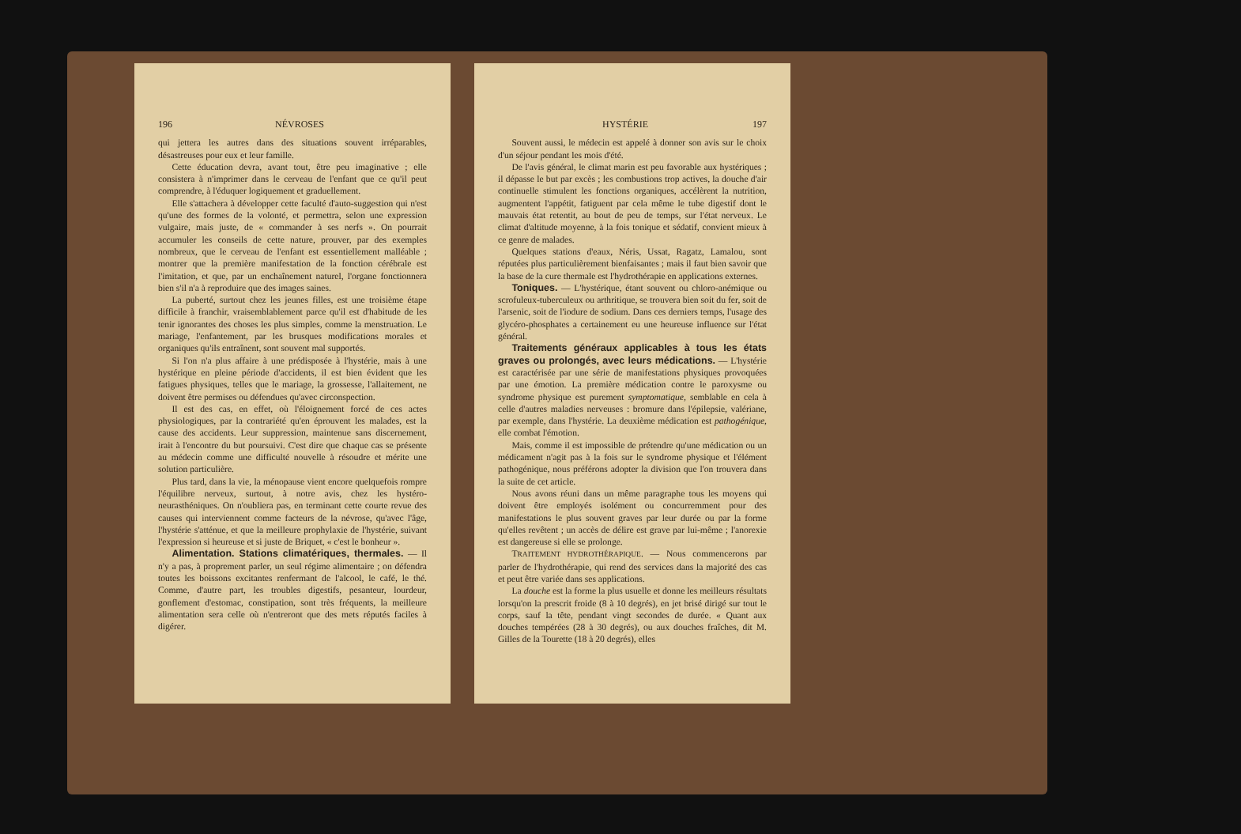196 NÉVROSES
qui jettera les autres dans des situations souvent irréparables, désastreuses pour eux et leur famille.
Cette éducation devra, avant tout, être peu imaginative ; elle consistera à n'imprimer dans le cerveau de l'enfant que ce qu'il peut comprendre, à l'éduquer logiquement et graduellement.
Elle s'attachera à développer cette faculté d'auto-suggestion qui n'est qu'une des formes de la volonté, et permettra, selon une expression vulgaire, mais juste, de « commander à ses nerfs ». On pourrait accumuler les conseils de cette nature, prouver, par des exemples nombreux, que le cerveau de l'enfant est essentiellement malléable ; montrer que la première manifestation de la fonction cérébrale est l'imitation, et que, par un enchaînement naturel, l'organe fonctionnera bien s'il n'a à reproduire que des images saines.
La puberté, surtout chez les jeunes filles, est une troisième étape difficile à franchir, vraisemblablement parce qu'il est d'habitude de les tenir ignorantes des choses les plus simples, comme la menstruation. Le mariage, l'enfantement, par les brusques modifications morales et organiques qu'ils entraînent, sont souvent mal supportés.
Si l'on n'a plus affaire à une prédisposée à l'hystérie, mais à une hystérique en pleine période d'accidents, il est bien évident que les fatigues physiques, telles que le mariage, la grossesse, l'allaitement, ne doivent être permises ou défendues qu'avec circonspection.
Il est des cas, en effet, où l'éloignement forcé de ces actes physiologiques, par la contrariété qu'en éprouvent les malades, est la cause des accidents. Leur suppression, maintenue sans discernement, irait à l'encontre du but poursuivi. C'est dire que chaque cas se présente au médecin comme une difficulté nouvelle à résoudre et mérite une solution particulière.
Plus tard, dans la vie, la ménopause vient encore quelquefois rompre l'équilibre nerveux, surtout, à notre avis, chez les hystéro-neurasthéniques. On n'oubliera pas, en terminant cette courte revue des causes qui interviennent comme facteurs de la névrose, qu'avec l'âge, l'hystérie s'atténue, et que la meilleure prophylaxie de l'hystérie, suivant l'expression si heureuse et si juste de Briquet, « c'est le bonheur ».
Alimentation. Stations climatériques, thermales. — Il n'y a pas, à proprement parler, un seul régime alimentaire ; on défendra toutes les boissons excitantes renfermant de l'alcool, le café, le thé. Comme, d'autre part, les troubles digestifs, pesanteur, lourdeur, gonflement d'estomac, constipation, sont très fréquents, la meilleure alimentation sera celle où n'entreront que des mets réputés faciles à digérer.
HYSTÉRIE 197
Souvent aussi, le médecin est appelé à donner son avis sur le choix d'un séjour pendant les mois d'été.
De l'avis général, le climat marin est peu favorable aux hystériques ; il dépasse le but par excès ; les combustions trop actives, la douche d'air continuelle stimulent les fonctions organiques, accélèrent la nutrition, augmentent l'appétit, fatiguent par cela même le tube digestif dont le mauvais état retentit, au bout de peu de temps, sur l'état nerveux. Le climat d'altitude moyenne, à la fois tonique et sédatif, convient mieux à ce genre de malades.
Quelques stations d'eaux, Néris, Ussat, Ragatz, Lamalou, sont réputées plus particulièrement bienfaisantes ; mais il faut bien savoir que la base de la cure thermale est l'hydrothérapie en applications externes.
Toniques. — L'hystérique, étant souvent ou chloro-anémique ou scrofuleux-tuberculeux ou arthritique, se trouvera bien soit du fer, soit de l'arsenic, soit de l'iodure de sodium. Dans ces derniers temps, l'usage des glycéro-phosphates a certainement eu une heureuse influence sur l'état général.
Traitements généraux applicables à tous les états graves ou prolongés, avec leurs médications. — L'hystérie est caractérisée par une série de manifestations physiques provoquées par une émotion. La première médication contre le paroxysme ou syndrome physique est purement symptomatique, semblable en cela à celle d'autres maladies nerveuses : bromure dans l'épilepsie, valériane, par exemple, dans l'hystérie. La deuxième médication est pathogénique, elle combat l'émotion.
Mais, comme il est impossible de prétendre qu'une médication ou un médicament n'agit pas à la fois sur le syndrome physique et l'élément pathogénique, nous préférons adopter la division que l'on trouvera dans la suite de cet article.
Nous avons réuni dans un même paragraphe tous les moyens qui doivent être employés isolément ou concurremment pour des manifestations le plus souvent graves par leur durée ou par la forme qu'elles revêtent ; un accès de délire est grave par lui-même ; l'anorexie est dangereuse si elle se prolonge.
TRAITEMENT HYDROTHÉRAPIQUE. — Nous commencerons par parler de l'hydrothérapie, qui rend des services dans la majorité des cas et peut être variée dans ses applications.
La douche est la forme la plus usuelle et donne les meilleurs résultats lorsqu'on la prescrit froide (8 à 10 degrés), en jet brisé dirigé sur tout le corps, sauf la tête, pendant vingt secondes de durée. « Quant aux douches tempérées (28 à 30 degrés), ou aux douches fraîches, dit M. Gilles de la Tourette (18 à 20 degrés), elles